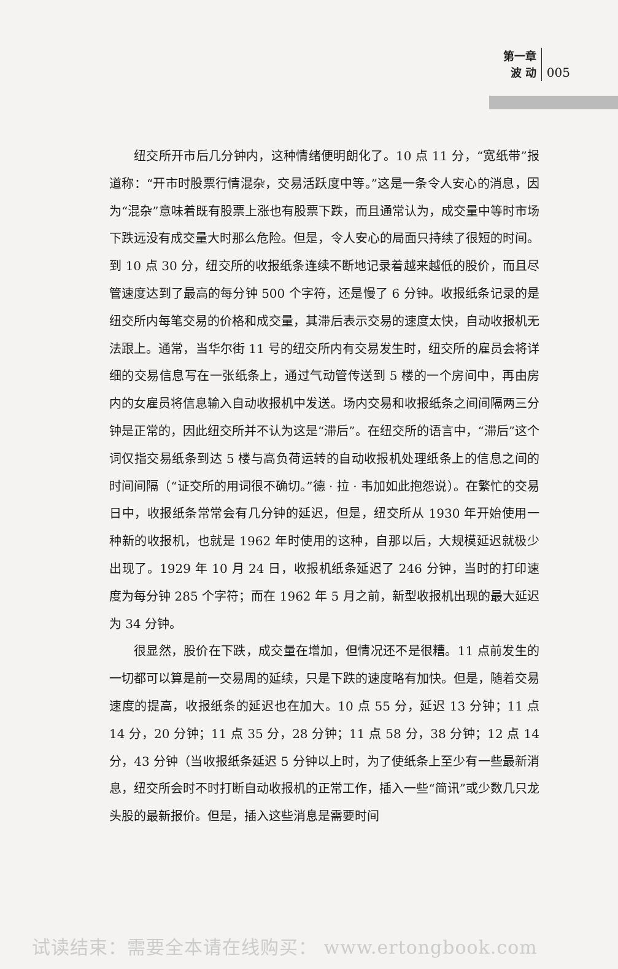第一章
波 动
005
纽交所开市后几分钟内，这种情绪便明朗化了。10 点 11 分，“宽纸带”报道称：“开市时股票行情混杂，交易活跃度中等。”这是一条令人安心的消息，因为“混杂”意味着既有股票上涨也有股票下跌，而且通常认为，成交量中等时市场下跌远没有成交量大时那么危险。但是，令人安心的局面只持续了很短的时间。到 10 点 30 分，纽交所的收报纸条连续不断地记录着越来越低的股价，而且尽管速度达到了最高的每分钟 500 个字符，还是慢了 6 分钟。收报纸条记录的是纽交所内每笔交易的价格和成交量，其滞后表示交易的速度太快，自动收报机无法跟上。通常，当华尔街 11 号的纽交所内有交易发生时，纽交所的雇员会将详细的交易信息写在一张纸条上，通过气动管传送到 5 楼的一个房间中，再由房内的女雇员将信息输入自动收报机中发送。场内交易和收报纸条之间间隔两三分钟是正常的，因此纽交所并不认为这是“滞后”。在纽交所的语言中，“滞后”这个词仅指交易纸条到达 5 楼与高负荷运转的自动收报机处理纸条上的信息之间的时间间隔（“证交所的用词很不确切。”德 · 拉 · 韦加如此抱怨说）。在繁忙的交易日中，收报纸条常常会有几分钟的延迟，但是，纽交所从 1930 年开始使用一种新的收报机，也就是 1962 年时使用的这种，自那以后，大规模延迟就极少出现了。1929 年 10 月 24 日，收报机纸条延迟了 246 分钟，当时的打印速度为每分钟 285 个字符；而在 1962 年 5 月之前，新型收报机出现的最大延迟为 34 分钟。
很显然，股价在下跌，成交量在增加，但情况还不是很糟。11 点前发生的一切都可以算是前一交易周的延续，只是下跌的速度略有加快。但是，随着交易速度的提高，收报纸条的延迟也在加大。10 点 55 分，延迟 13 分钟；11 点 14 分，20 分钟；11 点 35 分，28 分钟；11 点 58 分，38 分钟；12 点 14 分，43 分钟（当收报纸条延迟 5 分钟以上时，为了使纸条上至少有一些最新消息，纽交所会时不时打断自动收报机的正常工作，插入一些“简讯”或少数几只龙头股的最新报价。但是，插入这些消息是需要时间
试读结束：需要全本请在线购买： www.ertongbook.com